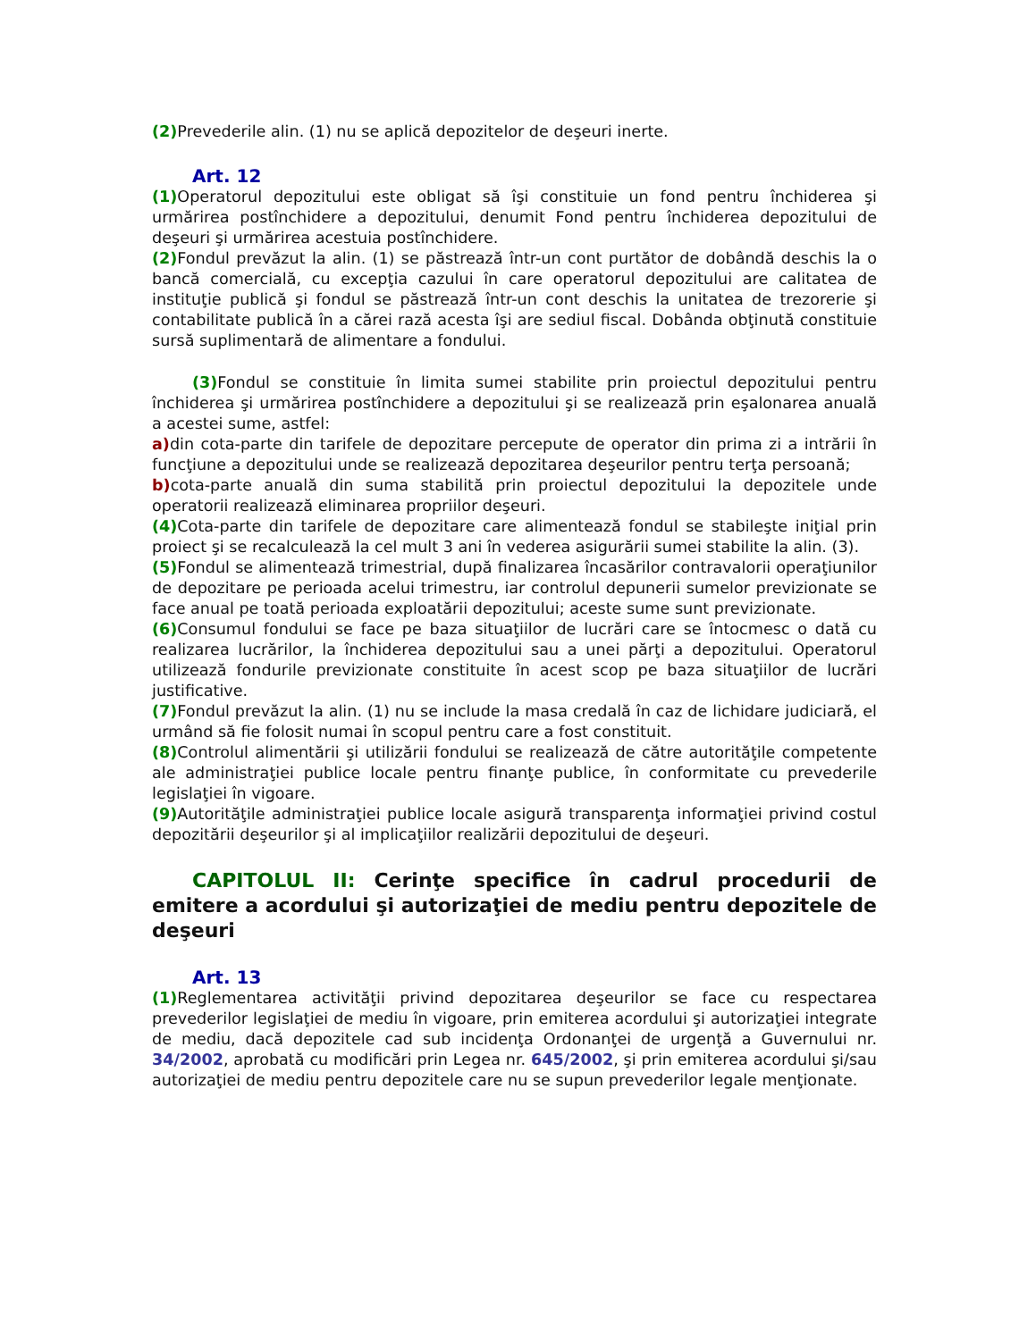(2) Prevederile alin. (1) nu se aplică depozitelor de deşeuri inerte.
Art. 12
(1) Operatorul depozitului este obligat să îşi constituie un fond pentru închiderea şi urmărirea postînchidere a depozitului, denumit Fond pentru închiderea depozitului de deşeuri şi urmărirea acestuia postînchidere.
(2) Fondul prevăzut la alin. (1) se păstrează într-un cont purtător de dobândă deschis la o bancă comercială, cu excepţia cazului în care operatorul depozitului are calitatea de instituţie publică şi fondul se păstrează într-un cont deschis la unitatea de trezorerie şi contabilitate publică în a cărei rază acesta îşi are sediul fiscal. Dobânda obţinută constituie sursă suplimentară de alimentare a fondului.
(3) Fondul se constituie în limita sumei stabilite prin proiectul depozitului pentru închiderea şi urmărirea postînchidere a depozitului şi se realizează prin eşalonarea anuală a acestei sume, astfel:
a) din cota-parte din tarifele de depozitare percepute de operator din prima zi a intrării în funcţiune a depozitului unde se realizează depozitarea deşeurilor pentru terţa persoană;
b) cota-parte anuală din suma stabilită prin proiectul depozitului la depozitele unde operatorii realizează eliminarea propriilor deşeuri.
(4) Cota-parte din tarifele de depozitare care alimentează fondul se stabileşte iniţial prin proiect şi se recalculează la cel mult 3 ani în vederea asigurării sumei stabilite la alin. (3).
(5) Fondul se alimentează trimestrial, după finalizarea încasărilor contravalorii operaţiunilor de depozitare pe perioada acelui trimestru, iar controlul depunerii sumelor previzionate se face anual pe toată perioada exploatării depozitului; aceste sume sunt previzionate.
(6) Consumul fondului se face pe baza situaţiilor de lucrări care se întocmesc o dată cu realizarea lucrărilor, la închiderea depozitului sau a unei părţi a depozitului. Operatorul utilizează fondurile previzionate constituite în acest scop pe baza situaţiilor de lucrări justificative.
(7) Fondul prevăzut la alin. (1) nu se include la masa credală în caz de lichidare judiciară, el urmând să fie folosit numai în scopul pentru care a fost constituit.
(8) Controlul alimentării şi utilizării fondului se realizează de către autorităţile competente ale administraţiei publice locale pentru finanţe publice, în conformitate cu prevederile legislaţiei în vigoare.
(9) Autorităţile administraţiei publice locale asigură transparenţa informaţiei privind costul depozitării deşeurilor şi al implicaţiilor realizării depozitului de deşeuri.
CAPITOLUL II: Cerinţe specifice în cadrul procedurii de emitere a acordului şi autorizaţiei de mediu pentru depozitele de deşeuri
Art. 13
(1) Reglementarea activităţii privind depozitarea deşeurilor se face cu respectarea prevederilor legislaţiei de mediu în vigoare, prin emiterea acordului şi autorizaţiei integrate de mediu, dacă depozitele cad sub incidenţa Ordonanţei de urgenţă a Guvernului nr. 34/2002, aprobată cu modificări prin Legea nr. 645/2002, şi prin emiterea acordului şi/sau autorizaţiei de mediu pentru depozitele care nu se supun prevederilor legale menţionate.